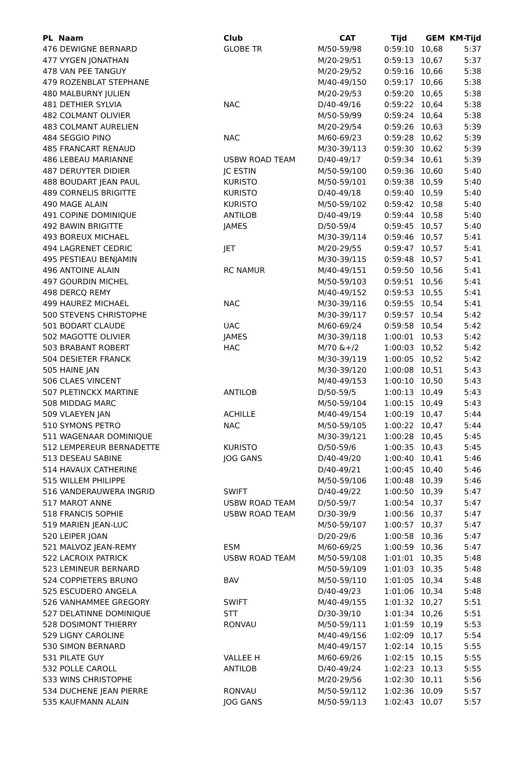| PL Naam | Club | CAT | Tijd | GEM | KM-Tijd |
| --- | --- | --- | --- | --- | --- |
| 476 DEWIGNE BERNARD | GLOBE TR | M/50-59/98 | 0:59:10 | 10,68 | 5:37 |
| 477 VYGEN JONATHAN | | M/20-29/51 | 0:59:13 | 10,67 | 5:37 |
| 478 VAN PEE TANGUY | | M/20-29/52 | 0:59:16 | 10,66 | 5:38 |
| 479 ROZENBLAT STEPHANE | | M/40-49/150 | 0:59:17 | 10,66 | 5:38 |
| 480 MALBURNY JULIEN | | M/20-29/53 | 0:59:20 | 10,65 | 5:38 |
| 481 DETHIER SYLVIA | NAC | D/40-49/16 | 0:59:22 | 10,64 | 5:38 |
| 482 COLMANT OLIVIER | | M/50-59/99 | 0:59:24 | 10,64 | 5:38 |
| 483 COLMANT AURELIEN | | M/20-29/54 | 0:59:26 | 10,63 | 5:39 |
| 484 SEGGIO PINO | NAC | M/60-69/23 | 0:59:28 | 10,62 | 5:39 |
| 485 FRANCART RENAUD | | M/30-39/113 | 0:59:30 | 10,62 | 5:39 |
| 486 LEBEAU MARIANNE | USBW ROAD TEAM | D/40-49/17 | 0:59:34 | 10,61 | 5:39 |
| 487 DERUYTER DIDIER | JC ESTIN | M/50-59/100 | 0:59:36 | 10,60 | 5:40 |
| 488 BOUDART JEAN PAUL | KURISTO | M/50-59/101 | 0:59:38 | 10,59 | 5:40 |
| 489 CORNELIS BRIGITTE | KURISTO | D/40-49/18 | 0:59:40 | 10,59 | 5:40 |
| 490 MAGE ALAIN | KURISTO | M/50-59/102 | 0:59:42 | 10,58 | 5:40 |
| 491 COPINE DOMINIQUE | ANTILOB | D/40-49/19 | 0:59:44 | 10,58 | 5:40 |
| 492 BAWIN BRIGITTE | JAMES | D/50-59/4 | 0:59:45 | 10,57 | 5:40 |
| 493 BOREUX MICHAEL | | M/30-39/114 | 0:59:46 | 10,57 | 5:41 |
| 494 LAGRENET CEDRIC | JET | M/20-29/55 | 0:59:47 | 10,57 | 5:41 |
| 495 PESTIEAU BENJAMIN | | M/30-39/115 | 0:59:48 | 10,57 | 5:41 |
| 496 ANTOINE ALAIN | RC NAMUR | M/40-49/151 | 0:59:50 | 10,56 | 5:41 |
| 497 GOURDIN MICHEL | | M/50-59/103 | 0:59:51 | 10,56 | 5:41 |
| 498 DERCQ REMY | | M/40-49/152 | 0:59:53 | 10,55 | 5:41 |
| 499 HAUREZ MICHAEL | NAC | M/30-39/116 | 0:59:55 | 10,54 | 5:41 |
| 500 STEVENS CHRISTOPHE | | M/30-39/117 | 0:59:57 | 10,54 | 5:42 |
| 501 BODART CLAUDE | UAC | M/60-69/24 | 0:59:58 | 10,54 | 5:42 |
| 502 MAGOTTE OLIVIER | JAMES | M/30-39/118 | 1:00:01 | 10,53 | 5:42 |
| 503 BRABANT ROBERT | HAC | M/70 &+/2 | 1:00:03 | 10,52 | 5:42 |
| 504 DESIETER FRANCK | | M/30-39/119 | 1:00:05 | 10,52 | 5:42 |
| 505 HAINE JAN | | M/30-39/120 | 1:00:08 | 10,51 | 5:43 |
| 506 CLAES VINCENT | | M/40-49/153 | 1:00:10 | 10,50 | 5:43 |
| 507 PLETINCKX MARTINE | ANTILOB | D/50-59/5 | 1:00:13 | 10,49 | 5:43 |
| 508 MIDDAG MARC | | M/50-59/104 | 1:00:15 | 10,49 | 5:43 |
| 509 VLAEYEN JAN | ACHILLE | M/40-49/154 | 1:00:19 | 10,47 | 5:44 |
| 510 SYMONS PETRO | NAC | M/50-59/105 | 1:00:22 | 10,47 | 5:44 |
| 511 WAGENAAR DOMINIQUE | | M/30-39/121 | 1:00:28 | 10,45 | 5:45 |
| 512 LEMPEREUR BERNADETTE | KURISTO | D/50-59/6 | 1:00:35 | 10,43 | 5:45 |
| 513 DESEAU SABINE | JOG GANS | D/40-49/20 | 1:00:40 | 10,41 | 5:46 |
| 514 HAVAUX CATHERINE | | D/40-49/21 | 1:00:45 | 10,40 | 5:46 |
| 515 WILLEM PHILIPPE | | M/50-59/106 | 1:00:48 | 10,39 | 5:46 |
| 516 VANDERAUWERA INGRID | SWIFT | D/40-49/22 | 1:00:50 | 10,39 | 5:47 |
| 517 MAROT ANNE | USBW ROAD TEAM | D/50-59/7 | 1:00:54 | 10,37 | 5:47 |
| 518 FRANCIS SOPHIE | USBW ROAD TEAM | D/30-39/9 | 1:00:56 | 10,37 | 5:47 |
| 519 MARIEN JEAN-LUC | | M/50-59/107 | 1:00:57 | 10,37 | 5:47 |
| 520 LEIPER JOAN | | D/20-29/6 | 1:00:58 | 10,36 | 5:47 |
| 521 MALVOZ JEAN-REMY | ESM | M/60-69/25 | 1:00:59 | 10,36 | 5:47 |
| 522 LACROIX PATRICK | USBW ROAD TEAM | M/50-59/108 | 1:01:01 | 10,35 | 5:48 |
| 523 LEMINEUR BERNARD | | M/50-59/109 | 1:01:03 | 10,35 | 5:48 |
| 524 COPPIETERS BRUNO | BAV | M/50-59/110 | 1:01:05 | 10,34 | 5:48 |
| 525 ESCUDERO ANGELA | | D/40-49/23 | 1:01:06 | 10,34 | 5:48 |
| 526 VANHAMMEE GREGORY | SWIFT | M/40-49/155 | 1:01:32 | 10,27 | 5:51 |
| 527 DELATINNE DOMINIQUE | STT | D/30-39/10 | 1:01:34 | 10,26 | 5:51 |
| 528 DOSIMONT THIERRY | RONVAU | M/50-59/111 | 1:01:59 | 10,19 | 5:53 |
| 529 LIGNY CAROLINE | | M/40-49/156 | 1:02:09 | 10,17 | 5:54 |
| 530 SIMON BERNARD | | M/40-49/157 | 1:02:14 | 10,15 | 5:55 |
| 531 PILATE GUY | VALLEE H | M/60-69/26 | 1:02:15 | 10,15 | 5:55 |
| 532 POLLE CAROLL | ANTILOB | D/40-49/24 | 1:02:23 | 10,13 | 5:55 |
| 533 WINS CHRISTOPHE | | M/20-29/56 | 1:02:30 | 10,11 | 5:56 |
| 534 DUCHENE JEAN PIERRE | RONVAU | M/50-59/112 | 1:02:36 | 10,09 | 5:57 |
| 535 KAUFMANN ALAIN | JOG GANS | M/50-59/113 | 1:02:43 | 10,07 | 5:57 |